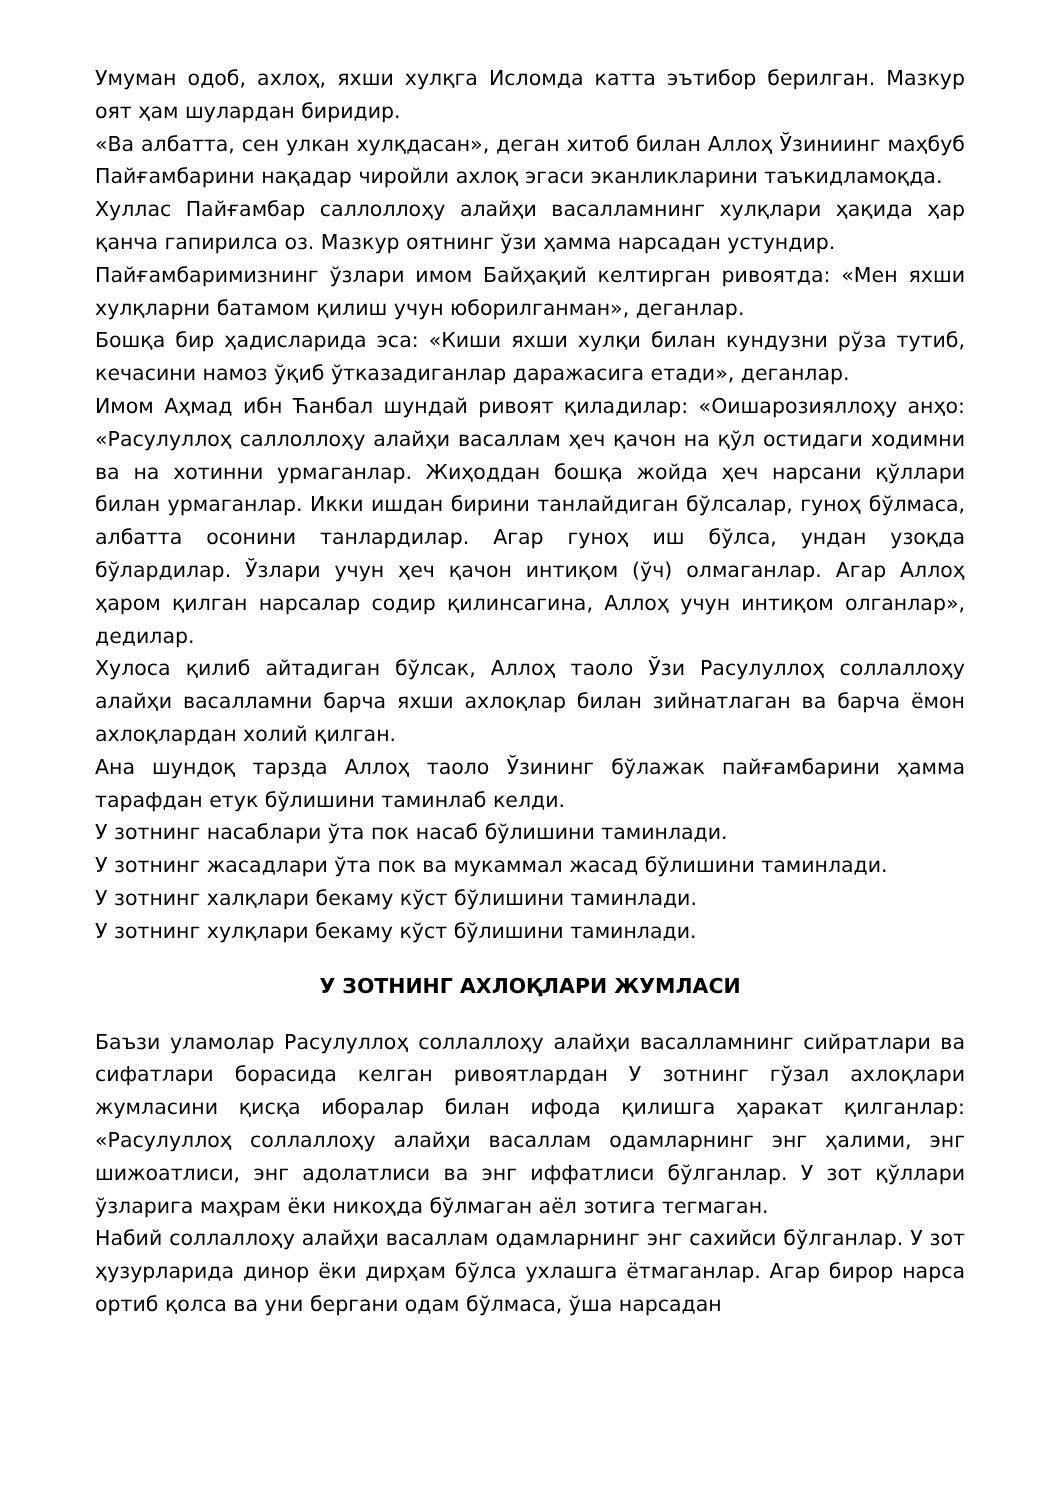Умуман одоб, ахлоҳ, яхши хулқга Исломда катта эътибор берилган. Мазкур оят ҳам шулардан биридир.
«Ва албатта, сен улкан хулқдасан», деган хитоб билан Аллоҳ Ўзиниинг маҳбуб Пайғамбарини нақадар чиройли ахлоқ эгаси эканликларини таъкидламоқда.
Хуллас Пайғамбар саллоллоҳу алайҳи васалламнинг хулқлари ҳақида ҳар қанча гапирилса оз. Мазкур оятнинг ўзи ҳамма нарсадан устундир.
Пайғамбаримизнинг ўзлари имом Байҳақий келтирган ривоятда: «Мен яхши хулқларни батамом қилиш учун юборилганман», деганлар.
Бошқа бир ҳадисларида эса: «Киши яхши хулқи билан кундузни рўза тутиб, кечасини намоз ўқиб ўтказадиганлар даражасига етади», деганлар.
Имом Аҳмад ибн Ћанбал шундай ривоят қиладилар: «Оишарозияллоҳу анҳо: «Расулуллоҳ саллоллоҳу алайҳи васаллам ҳеч қачон на қўл остидаги ходимни ва на хотинни урмаганлар. Жиҳоддан бошқа жойда ҳеч нарсани қўллари билан урмаганлар. Икки ишдан бирини танлайдиган бўлсалар, гуноҳ бўлмаса, албатта осонини танлардилар. Агар гуноҳ иш бўлса, ундан узоқда бўлардилар. Ўзлари учун ҳеч қачон интиқом (ўч) олмаганлар. Агар Аллоҳ ҳаром қилган нарсалар содир қилинсагина, Аллоҳ учун интиқом олганлар», дедилар.
Хулоса қилиб айтадиган бўлсак, Аллоҳ таоло Ўзи Расулуллоҳ соллаллоҳу алайҳи васалламни барча яхши ахлоқлар билан зийнатлаган ва барча ёмон ахлоқлардан холий қилган.
Ана шундоқ тарзда Аллоҳ таоло Ўзининг бўлажак пайғамбарини ҳамма тарафдан етук бўлишини таминлаб келди.
У зотнинг насаблари ўта пок насаб бўлишини таминлади.
У зотнинг жасадлари ўта пок ва мукаммал жасад бўлишини таминлади.
У зотнинг халқлари бекаму кўст бўлишини таминлади.
У зотнинг хулқлари бекаму кўст бўлишини таминлади.
У ЗОТНИНГ АХЛОҚЛАРИ ЖУМЛАСИ
Баъзи уламолар Расулуллоҳ соллаллоҳу алайҳи васалламнинг сийратлари ва сифатлари борасида келган ривоятлардан У зотнинг гўзал ахлоқлари жумласини қисқа иборалар билан ифода қилишга ҳаракат қилганлар: «Расулуллоҳ соллаллоҳу алайҳи васаллам одамларнинг энг ҳалими, энг шижоатлиси, энг адолатлиси ва энг иффатлиси бўлганлар. У зот қўллари ўзларига маҳрам ёки никоҳда бўлмаган аёл зотига тегмаган.
Набий соллаллоҳу алайҳи васаллам одамларнинг энг сахийси бўлганлар. У зот ҳузурларида динор ёки дирҳам бўлса ухлашга ётмаганлар. Агар бирор нарса ортиб қолса ва уни бергани одам бўлмаса, ўша нарсадан